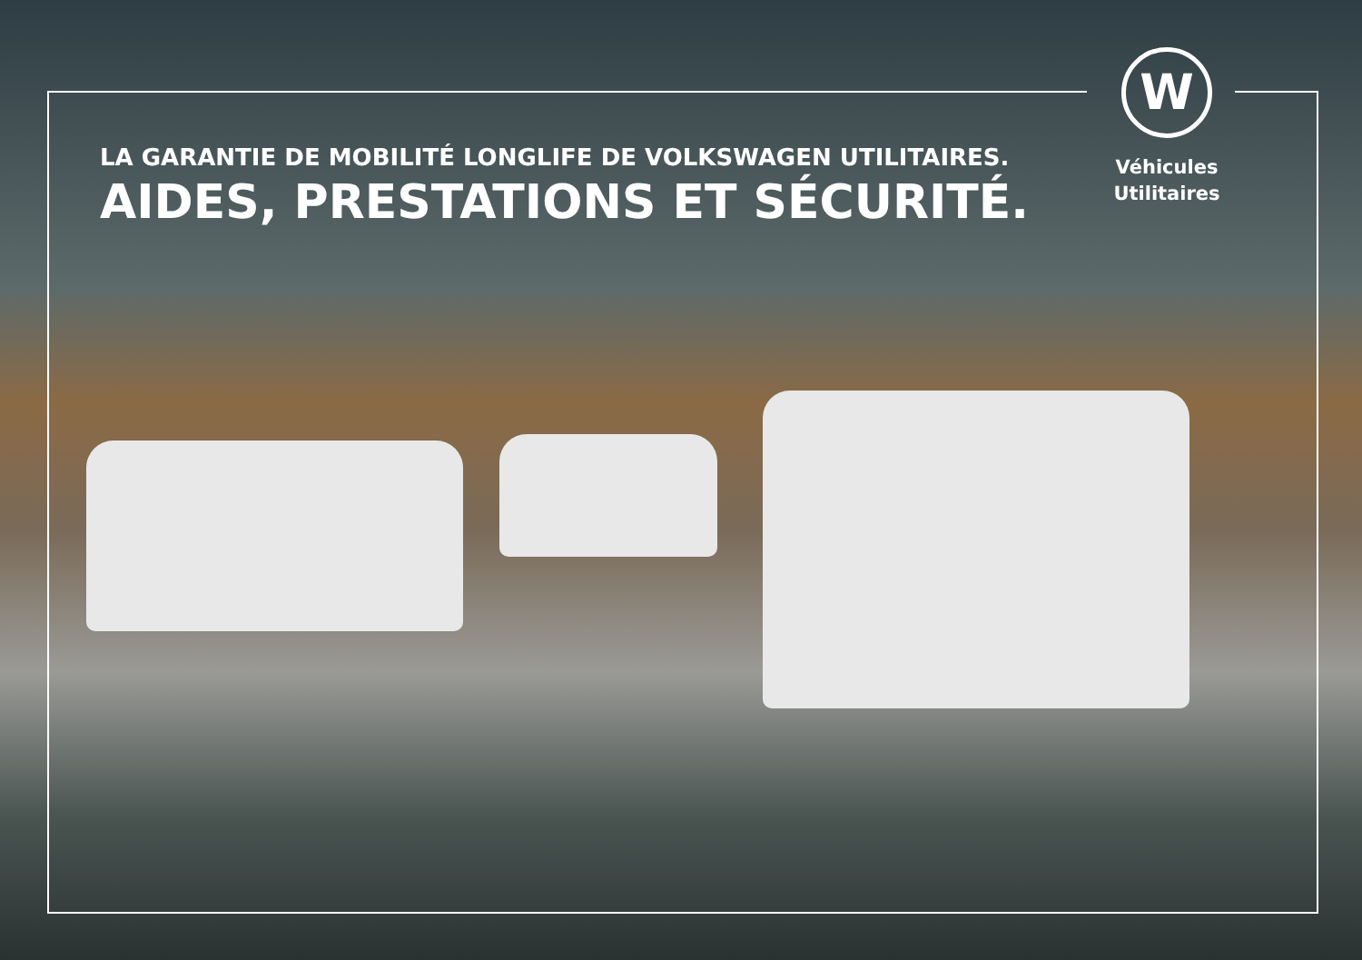LA GARANTIE DE MOBILITÉ LONGLIFE DE VOLKSWAGEN UTILITAIRES.
AIDES, PRESTATIONS ET SÉCURITÉ.
W
Véhicules
Utilitaires